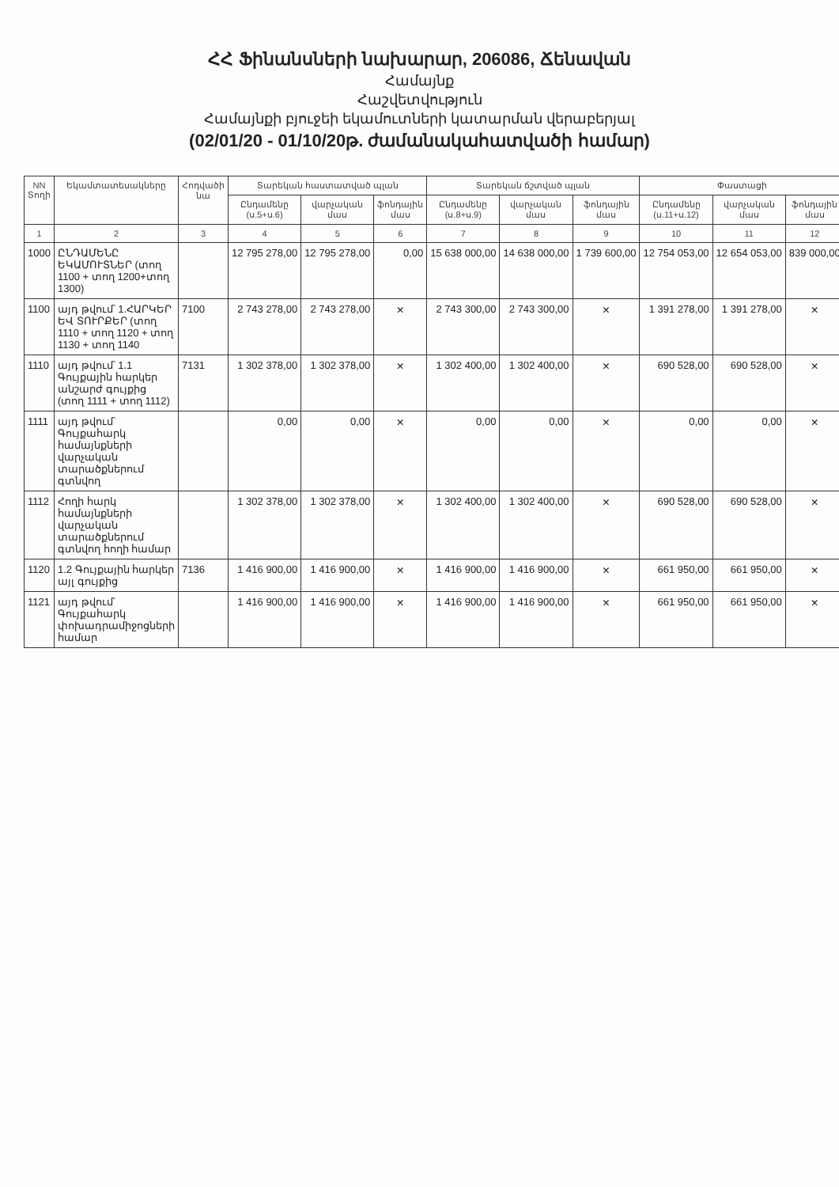ՀՀ Ֆինանսների նախարար, 206086, Ճենավան
Համայնք
Հաշվետվություն
Համայնքի բյուջեի եկամուտների կատարման վերաբերյալ
(02/01/20 - 01/10/20թ. ժամանակահատվածի համար)
| NN Տողի | Եկամտատեսակները | Հոդվածի նա | Տարեկան հաստատված պլան | | | Տարեկան ճշտված պլան | | | Փաստացի | | |
| --- | --- | --- | --- | --- | --- | --- | --- | --- | --- | --- | --- |
| | | | Ընդամենը (ս.5+ս.6) | վարչական մաս | ֆոնդային մաս | Ընդամենը (ս.8+ս.9) | վարչական մաս | ֆոնդային մաս | Ընդամենը (ս.11+ս.12) | վարչական մաս | ֆոնդային մաս |
| 1 | 2 | 3 | 4 | 5 | 6 | 7 | 8 | 9 | 10 | 11 | 12 |
| 1000 | ԸՆԴԱՄԵՆԸ ԵԿԱՄՈՒՏՆԵՐ (տող 1100 + տող 1200+տող 1300) | | 12 795 278,00 | 12 795 278,00 | 0,00 | 15 638 000,00 | 14 638 000,00 | 1 739 600,00 | 12 754 053,00 | 12 654 053,00 | 839 000,00 |
| 1100 | այդ թվում՝ 1.ՀԱՐԿԵՐ ԵՎ ՏՈՒՐՔԵՐ (տող 1110 + տող 1120 + տող 1130 + տող 1140 | 7100 | 2 743 278,00 | 2 743 278,00 | × | 2 743 300,00 | 2 743 300,00 | × | 1 391 278,00 | 1 391 278,00 | × |
| 1110 | այդ թվում՝ 1.1 Գույքային հարկեր անշարժ գույքից (տող 1111 + տող 1112) | 7131 | 1 302 378,00 | 1 302 378,00 | × | 1 302 400,00 | 1 302 400,00 | × | 690 528,00 | 690 528,00 | × |
| 1111 | այդ թվում՝ Գույքահարկ համայնքների վարչական տարածքներում գտնվող | | 0,00 | 0,00 | × | 0,00 | 0,00 | × | 0,00 | 0,00 | × |
| 1112 | Հողի հարկ համայնքների վարչական տարածքներում գտնվող հողի համար | | 1 302 378,00 | 1 302 378,00 | × | 1 302 400,00 | 1 302 400,00 | × | 690 528,00 | 690 528,00 | × |
| 1120 | 1.2 Գույքային հարկեր այլ գույքից | 7136 | 1 416 900,00 | 1 416 900,00 | × | 1 416 900,00 | 1 416 900,00 | × | 661 950,00 | 661 950,00 | × |
| 1121 | այդ թվում՝ Գույքահարկ փոխադրամիջոցների համար | | 1 416 900,00 | 1 416 900,00 | × | 1 416 900,00 | 1 416 900,00 | × | 661 950,00 | 661 950,00 | × |